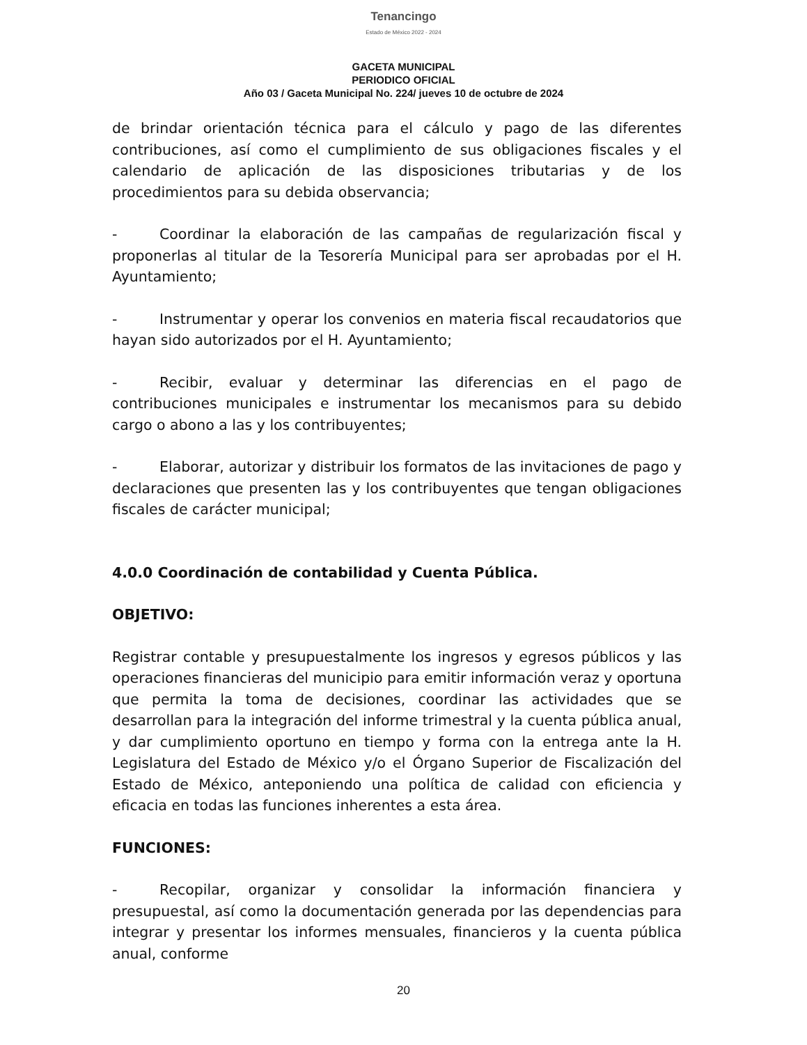Tenancingo
Estado de México 2022 - 2024
GACETA MUNICIPAL
PERIODICO OFICIAL
Año 03 / Gaceta Municipal No. 224/ jueves 10 de octubre de 2024
de brindar orientación técnica para el cálculo y pago de las diferentes contribuciones, así como el cumplimiento de sus obligaciones fiscales y el calendario de aplicación de las disposiciones tributarias y de los procedimientos para su debida observancia;
- Coordinar la elaboración de las campañas de regularización fiscal y proponerlas al titular de la Tesorería Municipal para ser aprobadas por el H. Ayuntamiento;
- Instrumentar y operar los convenios en materia fiscal recaudatorios que hayan sido autorizados por el H. Ayuntamiento;
- Recibir, evaluar y determinar las diferencias en el pago de contribuciones municipales e instrumentar los mecanismos para su debido cargo o abono a las y los contribuyentes;
- Elaborar, autorizar y distribuir los formatos de las invitaciones de pago y declaraciones que presenten las y los contribuyentes que tengan obligaciones fiscales de carácter municipal;
4.0.0 Coordinación de contabilidad y Cuenta Pública.
OBJETIVO:
Registrar contable y presupuestalmente los ingresos y egresos públicos y las operaciones financieras del municipio para emitir información veraz y oportuna que permita la toma de decisiones, coordinar las actividades que se desarrollan para la integración del informe trimestral y la cuenta pública anual, y dar cumplimiento oportuno en tiempo y forma con la entrega ante la H. Legislatura del Estado de México y/o el Órgano Superior de Fiscalización del Estado de México, anteponiendo una política de calidad con eficiencia y eficacia en todas las funciones inherentes a esta área.
FUNCIONES:
- Recopilar, organizar y consolidar la información financiera y presupuestal, así como la documentación generada por las dependencias para integrar y presentar los informes mensuales, financieros y la cuenta pública anual, conforme
20